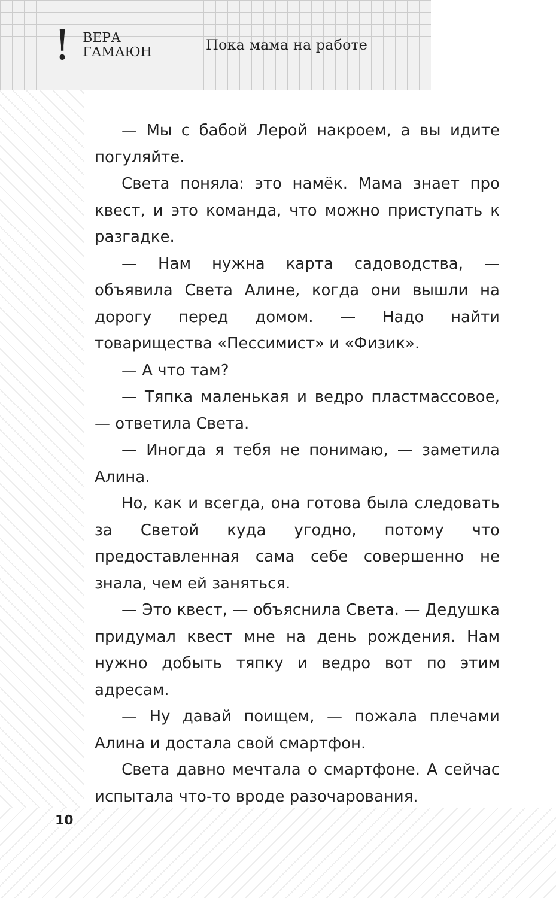!
ВЕРА
ГАМАЮН
Пока мама на работе
— Мы с бабой Лерой накроем, а вы идите погуляйте.
Света поняла: это намёк. Мама знает про квест, и это команда, что можно приступать к разгадке.
— Нам нужна карта садоводства, — объявила Света Алине, когда они вышли на дорогу перед домом. — Надо найти товарищества «Пессимист» и «Физик».
— А что там?
— Тяпка маленькая и ведро пластмассовое, — ответила Света.
— Иногда я тебя не понимаю, — заметила Алина.
Но, как и всегда, она готова была следовать за Светой куда угодно, потому что предоставленная сама себе совершенно не знала, чем ей заняться.
— Это квест, — объяснила Света. — Дедушка придумал квест мне на день рождения. Нам нужно добыть тяпку и ведро вот по этим адресам.
— Ну давай поищем, — пожала плечами Алина и достала свой смартфон.
Света давно мечтала о смартфоне. А сейчас испытала что-то вроде разочарования.
10